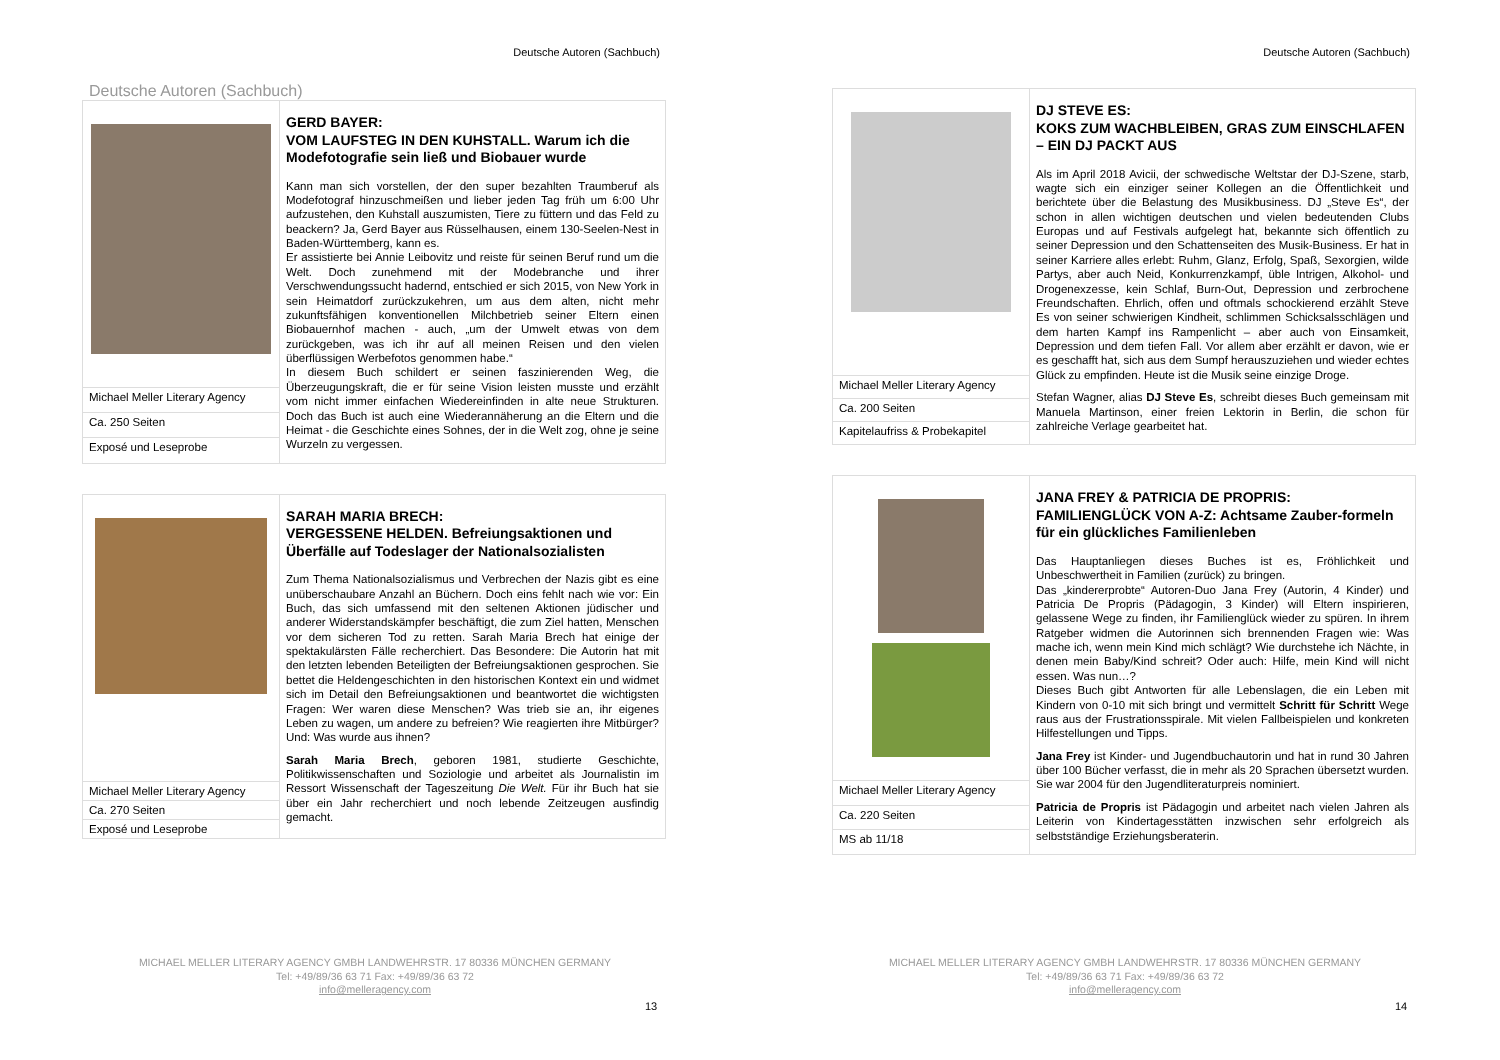Deutsche Autoren (Sachbuch)
Deutsche Autoren (Sachbuch)
| | GERD BAYER: VOM LAUFSTEG IN DEN KUHSTALL. Warum ich die Modefotografie sein ließ und Biobauer wurde Kann man sich vorstellen, der den super bezahlten Traumberuf als Modefotograf hinzuschmeißen und lieber jeden Tag früh um 6:00 Uhr aufzustehen, den Kuhstall auszumisten, Tiere zu füttern und das Feld zu beackern? Ja, Gerd Bayer aus Rüsselhausen, einem 130-Seelen-Nest in Baden-Württemberg, kann es. Er assistierte bei Annie Leibovitz und reiste für seinen Beruf rund um die Welt. Doch zunehmend mit der Modebranche und ihrer Verschwendungssucht hadernd, entschied er sich 2015, von New York in sein Heimatdorf zurückzukehren, um aus dem alten, nicht mehr zukunftsfähigen konventionellen Milchbetrieb seiner Eltern einen Biobauernhof machen - auch, „um der Umwelt etwas von dem zurückgeben, was ich ihr auf all meinen Reisen und den vielen überflüssigen Werbefotos genommen habe.“ In diesem Buch schildert er seinen faszinierenden Weg, die Überzeugungskraft, die er für seine Vision leisten musste und erzählt vom nicht immer einfachen Wiedereinfinden in alte neue Strukturen. Doch das Buch ist auch eine Wiederannäherung an die Eltern und die Heimat - die Geschichte eines Sohnes, der in die Welt zog, ohne je seine Wurzeln zu vergessen. |
| Michael Meller Literary Agency | |
| Ca. 250 Seiten | |
| Exposé und Leseprobe | |
| | SARAH MARIA BRECH: VERGESSENE HELDEN. Befreiungsaktionen und Überfälle auf Todeslager der Nationalsozialisten Zum Thema Nationalsozialismus und Verbrechen der Nazis gibt es eine unüberschaubare Anzahl an Büchern. Doch eins fehlt nach wie vor: Ein Buch, das sich umfassend mit den seltenen Aktionen jüdischer und anderer Widerstandskämpfer beschäftigt, die zum Ziel hatten, Menschen vor dem sicheren Tod zu retten. Sarah Maria Brech hat einige der spektakulärsten Fälle recherchiert. Das Besondere: Die Autorin hat mit den letzten lebenden Beteiligten der Befreiungsaktionen gesprochen. Sie bettet die Heldengeschichten in den historischen Kontext ein und widmet sich im Detail den Befreiungsaktionen und beantwortet die wichtigsten Fragen: Wer waren diese Menschen? Was trieb sie an, ihr eigenes Leben zu wagen, um andere zu befreien? Wie reagierten ihre Mitbürger? Und: Was wurde aus ihnen? Sarah Maria Brech , geboren 1981, studierte Geschichte, Politikwissenschaften und Soziologie und arbeitet als Journalistin im Ressort Wissenschaft der Tageszeitung Die Welt. Für ihr Buch hat sie über ein Jahr recherchiert und noch lebende Zeitzeugen ausfindig gemacht. |
| Michael Meller Literary Agency | |
| Ca. 270 Seiten | |
| Exposé und Leseprobe | |
MICHAEL MELLER LITERARY AGENCY GMBH LANDWEHRSTR. 17 80336 MÜNCHEN GERMANY
Tel: +49/89/36 63 71 Fax: +49/89/36 63 72
info@melleragency.com
13
Deutsche Autoren (Sachbuch)
| | DJ STEVE ES: KOKS ZUM WACHBLEIBEN, GRAS ZUM EINSCHLAFEN – EIN DJ PACKT AUS Als im April 2018 Avicii, der schwedische Weltstar der DJ-Szene, starb, wagte sich ein einziger seiner Kollegen an die Öffentlichkeit und berichtete über die Belastung des Musikbusiness. DJ „Steve Es“, der schon in allen wichtigen deutschen und vielen bedeutenden Clubs Europas und auf Festivals aufgelegt hat, bekannte sich öffentlich zu seiner Depression und den Schattenseiten des Musik-Business. Er hat in seiner Karriere alles erlebt: Ruhm, Glanz, Erfolg, Spaß, Sexorgien, wilde Partys, aber auch Neid, Konkurrenzkampf, üble Intrigen, Alkohol- und Drogenexzesse, kein Schlaf, Burn-Out, Depression und zerbrochene Freundschaften. Ehrlich, offen und oftmals schockierend erzählt Steve Es von seiner schwierigen Kindheit, schlimmen Schicksalsschlägen und dem harten Kampf ins Rampenlicht – aber auch von Einsamkeit, Depression und dem tiefen Fall. Vor allem aber erzählt er davon, wie er es geschafft hat, sich aus dem Sumpf herauszuziehen und wieder echtes Glück zu empfinden. Heute ist die Musik seine einzige Droge. Stefan Wagner, alias DJ Steve Es , schreibt dieses Buch gemeinsam mit Manuela Martinson, einer freien Lektorin in Berlin, die schon für zahlreiche Verlage gearbeitet hat. |
| Michael Meller Literary Agency | |
| Ca. 200 Seiten | |
| Kapitelaufriss & Probekapitel | |
| | JANA FREY & PATRICIA DE PROPRIS: FAMILIENGLÜCK VON A-Z: Achtsame Zauber-formeln für ein glückliches Familienleben Das Hauptanliegen dieses Buches ist es, Fröhlichkeit und Unbeschwertheit in Familien (zurück) zu bringen. Das „kindererprobte“ Autoren-Duo Jana Frey (Autorin, 4 Kinder) und Patricia De Propris (Pädagogin, 3 Kinder) will Eltern inspirieren, gelassene Wege zu finden, ihr Familienglück wieder zu spüren. In ihrem Ratgeber widmen die Autorinnen sich brennenden Fragen wie: Was mache ich, wenn mein Kind mich schlägt? Wie durchstehe ich Nächte, in denen mein Baby/Kind schreit? Oder auch: Hilfe, mein Kind will nicht essen. Was nun…? Dieses Buch gibt Antworten für alle Lebenslagen, die ein Leben mit Kindern von 0-10 mit sich bringt und vermittelt Schritt für Schritt Wege raus aus der Frustrationsspirale. Mit vielen Fallbeispielen und konkreten Hilfestellungen und Tipps. Jana Frey ist Kinder- und Jugendbuchautorin und hat in rund 30 Jahren über 100 Bücher verfasst, die in mehr als 20 Sprachen übersetzt wurden. Sie war 2004 für den Jugendliteraturpreis nominiert. Patricia de Propris ist Pädagogin und arbeitet nach vielen Jahren als Leiterin von Kindertagesstätten inzwischen sehr erfolgreich als selbstständige Erziehungsberaterin. |
| Michael Meller Literary Agency | |
| Ca. 220 Seiten | |
| MS ab 11/18 | |
MICHAEL MELLER LITERARY AGENCY GMBH LANDWEHRSTR. 17 80336 MÜNCHEN GERMANY
Tel: +49/89/36 63 71 Fax: +49/89/36 63 72
info@melleragency.com
14